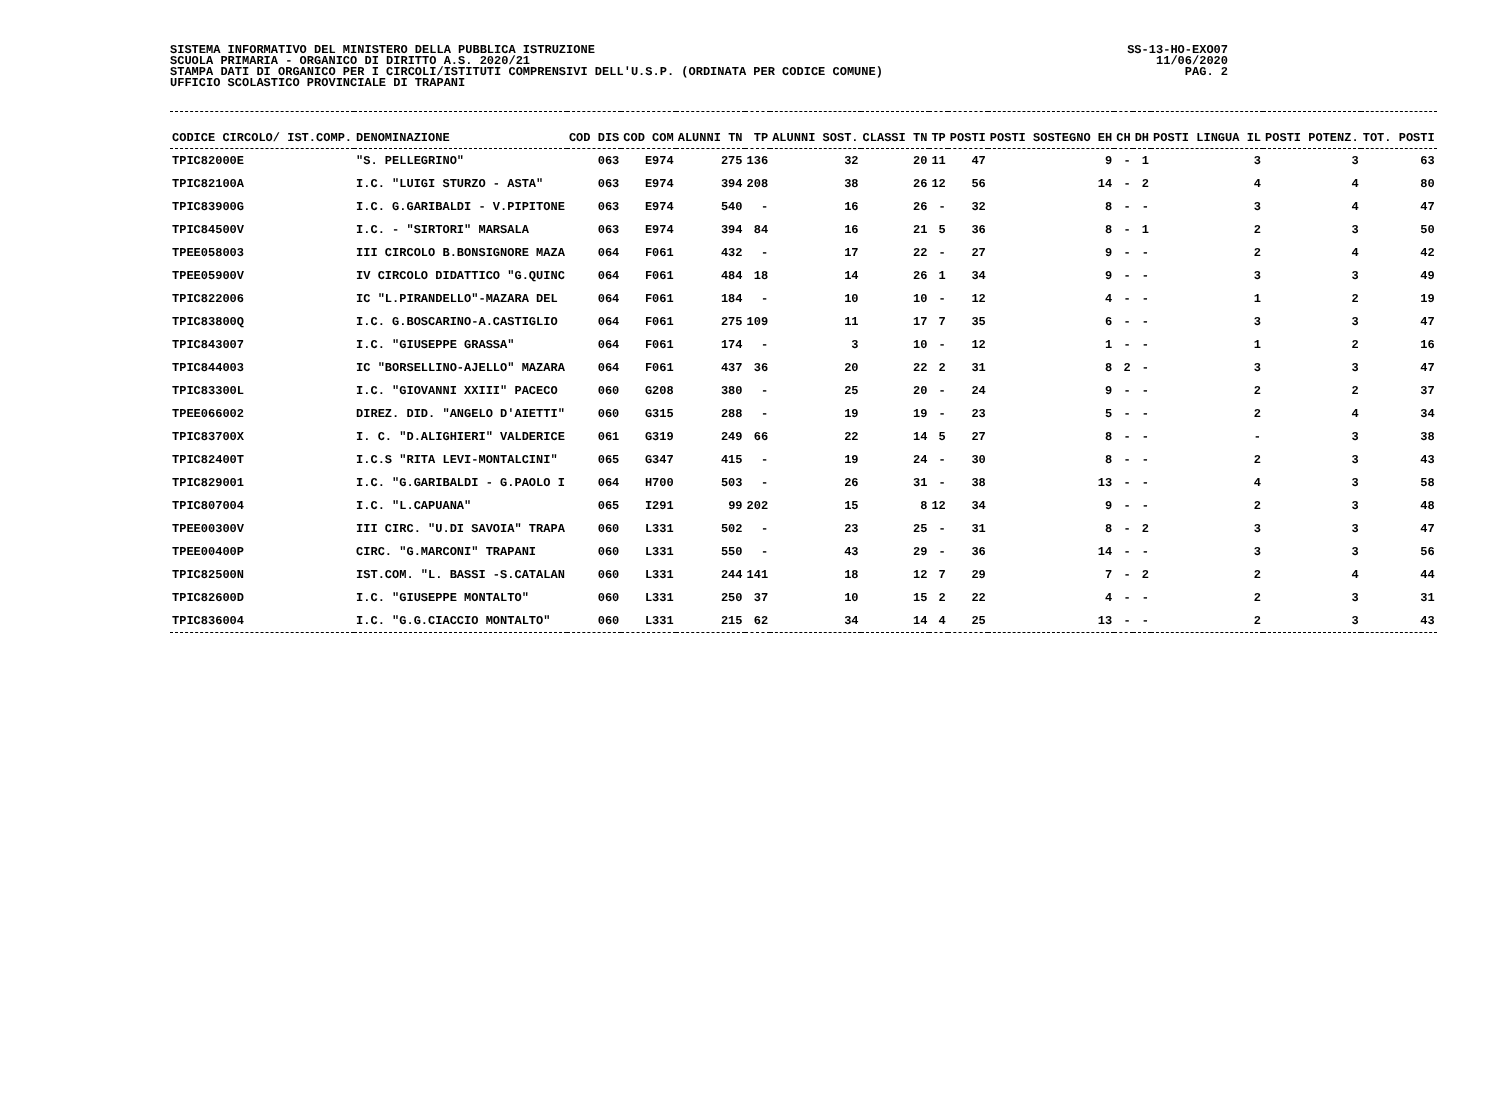SISTEMA INFORMATIVO DEL MINISTERO DELLA PUBBLICA ISTRUZIONE
SCUOLA PRIMARIA - ORGANICO DI DIRITTO A.S. 2020/21
STAMPA DATI DI ORGANICO PER I CIRCOLI/ISTITUTI COMPRENSIVI DELL'U.S.P. (ORDINATA PER CODICE COMUNE)
UFFICIO SCOLASTICO PROVINCIALE DI TRAPANI
SS-13-HO-EXO07
11/06/2020
PAG. 2
| CODICE CIRCOLO/ IST.COMP. | DENOMINAZIONE | COD DIS | COD COM | ALUNNI TN | TP | ALUNNI SOST. | CLASSI TN | TP | POSTI | POSTI SOSTEGNO EH | CH | DH | POSTI LINGUA IL | POSTI POTENZ. | TOT. POSTI |
| --- | --- | --- | --- | --- | --- | --- | --- | --- | --- | --- | --- | --- | --- | --- | --- |
| TPIC82000E | "S. PELLEGRINO" | 063 | E974 | 275 | 136 | 32 | 20 | 11 | 47 | 9 | - | 1 | 3 | 3 | 63 |
| TPIC82100A | I.C. "LUIGI STURZO - ASTA" | 063 | E974 | 394 | 208 | 38 | 26 | 12 | 56 | 14 | - | 2 | 4 | 4 | 80 |
| TPIC83900G | I.C. G.GARIBALDI - V.PIPITONE | 063 | E974 | 540 | - | 16 | 26 | - | 32 | 8 | - | - | 3 | 4 | 47 |
| TPIC84500V | I.C. - "SIRTORI" MARSALA | 063 | E974 | 394 | 84 | 16 | 21 | 5 | 36 | 8 | - | 1 | 2 | 3 | 50 |
| TPEE058003 | III CIRCOLO B.BONSIGNORE MAZA | 064 | F061 | 432 | - | 17 | 22 | - | 27 | 9 | - | - | 2 | 4 | 42 |
| TPEE05900V | IV CIRCOLO DIDATTICO "G.QUINC | 064 | F061 | 484 | 18 | 14 | 26 | 1 | 34 | 9 | - | - | 3 | 3 | 49 |
| TPIC822006 | IC "L.PIRANDELLO"-MAZARA DEL | 064 | F061 | 184 | - | 10 | 10 | - | 12 | 4 | - | - | 1 | 2 | 19 |
| TPIC83800Q | I.C. G.BOSCARINO-A.CASTIGLIO | 064 | F061 | 275 | 109 | 11 | 17 | 7 | 35 | 6 | - | - | 3 | 3 | 47 |
| TPIC843007 | I.C. "GIUSEPPE GRASSA" | 064 | F061 | 174 | - | 3 | 10 | - | 12 | 1 | - | - | 1 | 2 | 16 |
| TPIC844003 | IC "BORSELLINO-AJELLO" MAZARA | 064 | F061 | 437 | 36 | 20 | 22 | 2 | 31 | 8 | 2 | - | 3 | 3 | 47 |
| TPIC83300L | I.C. "GIOVANNI XXIII" PACECO | 060 | G208 | 380 | - | 25 | 20 | - | 24 | 9 | - | - | 2 | 2 | 37 |
| TPEE066002 | DIREZ. DID. "ANGELO D'AIETTI" | 060 | G315 | 288 | - | 19 | 19 | - | 23 | 5 | - | - | 2 | 4 | 34 |
| TPIC83700X | I. C. "D.ALIGHIERI" VALDERICE | 061 | G319 | 249 | 66 | 22 | 14 | 5 | 27 | 8 | - | - | - | 3 | 38 |
| TPIC82400T | I.C.S "RITA LEVI-MONTALCINI" | 065 | G347 | 415 | - | 19 | 24 | - | 30 | 8 | - | - | 2 | 3 | 43 |
| TPIC829001 | I.C. "G.GARIBALDI - G.PAOLO I | 064 | H700 | 503 | - | 26 | 31 | - | 38 | 13 | - | - | 4 | 3 | 58 |
| TPIC807004 | I.C. "L.CAPUANA" | 065 | I291 | 99 | 202 | 15 | 8 | 12 | 34 | 9 | - | - | 2 | 3 | 48 |
| TPEE00300V | III CIRC. "U.DI SAVOIA" TRAPA | 060 | L331 | 502 | - | 23 | 25 | - | 31 | 8 | - | 2 | 3 | 3 | 47 |
| TPEE00400P | CIRC. "G.MARCONI" TRAPANI | 060 | L331 | 550 | - | 43 | 29 | - | 36 | 14 | - | - | 3 | 3 | 56 |
| TPIC82500N | IST.COM. "L. BASSI -S.CATALAN | 060 | L331 | 244 | 141 | 18 | 12 | 7 | 29 | 7 | - | 2 | 2 | 4 | 44 |
| TPIC82600D | I.C. "GIUSEPPE MONTALTO" | 060 | L331 | 250 | 37 | 10 | 15 | 2 | 22 | 4 | - | - | 2 | 3 | 31 |
| TPIC836004 | I.C. "G.G.CIACCIO MONTALTO" | 060 | L331 | 215 | 62 | 34 | 14 | 4 | 25 | 13 | - | - | 2 | 3 | 43 |